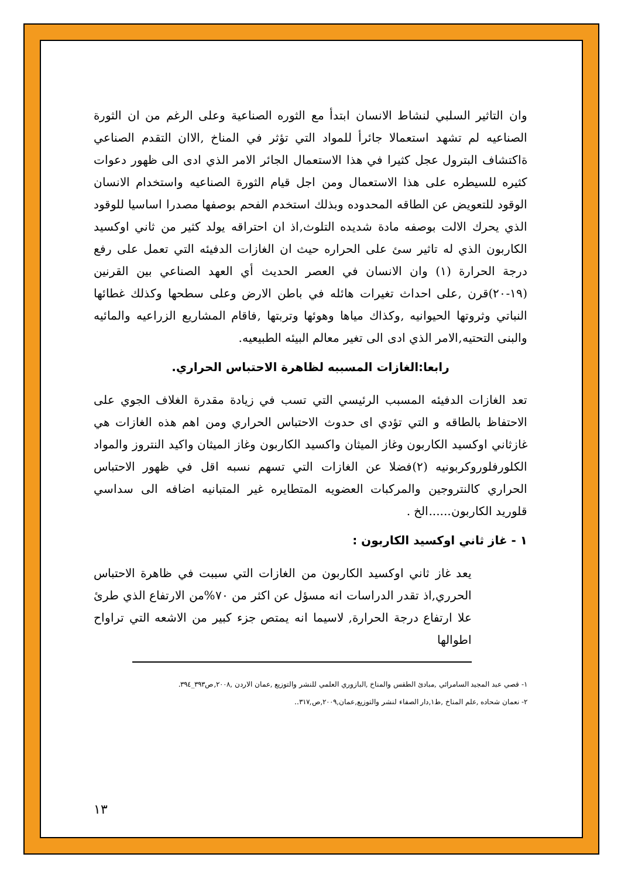وان التاثير السلبي لنشاط الانسان ابتدأ مع الثوره الصناعية وعلى الرغم من ان الثورة الصناعيه لم تشهد استعمالا جائرأ للمواد التي تؤثر في المناخ ,الاان التقدم الصناعي ةاكتشاف البترول عجل كثيرا في هذا الاستعمال الجائر الامر الذي ادى الى ظهور دعوات كثيره للسيطره على هذا الاستعمال ومن اجل قيام الثورة الصناعيه واستخدام الانسان الوقود للتعويض عن الطاقه المحدوده وبذلك استخدم الفحم بوصفها مصدرا اساسيا للوقود الذي يحرك الالت بوصفه مادة شديده التلوث,اذ ان احتراقه يولد كثير من ثاني اوكسيد الكاربون الذي له تاثير سئ على الحراره حيث ان الغازات الدفيئه التي تعمل على رفع درجة الحرارة (١) وان الانسان في العصر الحديث أي العهد الصناعي بين القرنين (١٩-٢٠)قرن ,على احداث تغيرات هائله في باطن الارض وعلى سطحها وكذلك غطائها النباتي وثروتها الحيوانيه ,وكذاك مياها وهوئها وتربتها ,فاقام المشاريع الزراعيه والمائيه والبنى التحتيه,الامر الذي ادى الى تغير معالم البيئه الطبيعيه.
رابعا:الغازات المسببه لظاهرة الاحتباس الحراري.
تعد الغازات الدفيئه المسبب الرئيسي التي تسب في زيادة مقدرة الغلاف الجوي على الاحتفاظ بالطاقه و التي تؤدي اى حدوث الاحتباس الحراري ومن اهم هذه الغازات هي غازثاني اوكسيد الكاربون وغاز الميثان واكسيد الكاربون وغاز الميثان واكيد النتروز والمواد الكلورفلوروكربونيه (٢)فضلا عن الغازات التي تسهم نسبه اقل في ظهور الاحتباس الحراري كالنتروجين والمركبات العضويه المتطايره غير المتبانيه اضافه الى سداسي قلوريد الكاربون......الخ .
١ - غاز ثاني اوكسيد الكاربون :
يعد غاز ثاني اوكسيد الكاربون من الغازات التي سببت في ظاهرة الاحتباس الحرري,اذ تقدر الدراسات انه مسؤل عن اكثر من ٧٠%من الارتفاع الذي طرئ علا ارتفاع درجة الحرارة, لاسيما انه يمتص جزء كبير من الاشعه التي تراواح اطوالها
١- قصي عبد المجيد السامرائي ,مبادئ الطقس والمناخ ,البازوري العلمي للنشر والتوزيع ,عمان الاردن ,٢٠٠٨,ص٣٩٣_٣٩٤.
٢- نعمان شحاده ,علم المناخ ,ط١,دار الصفاء لنشر والتوزيع,عمان,٢٠٠٩,ص,٣١٧..
١٣